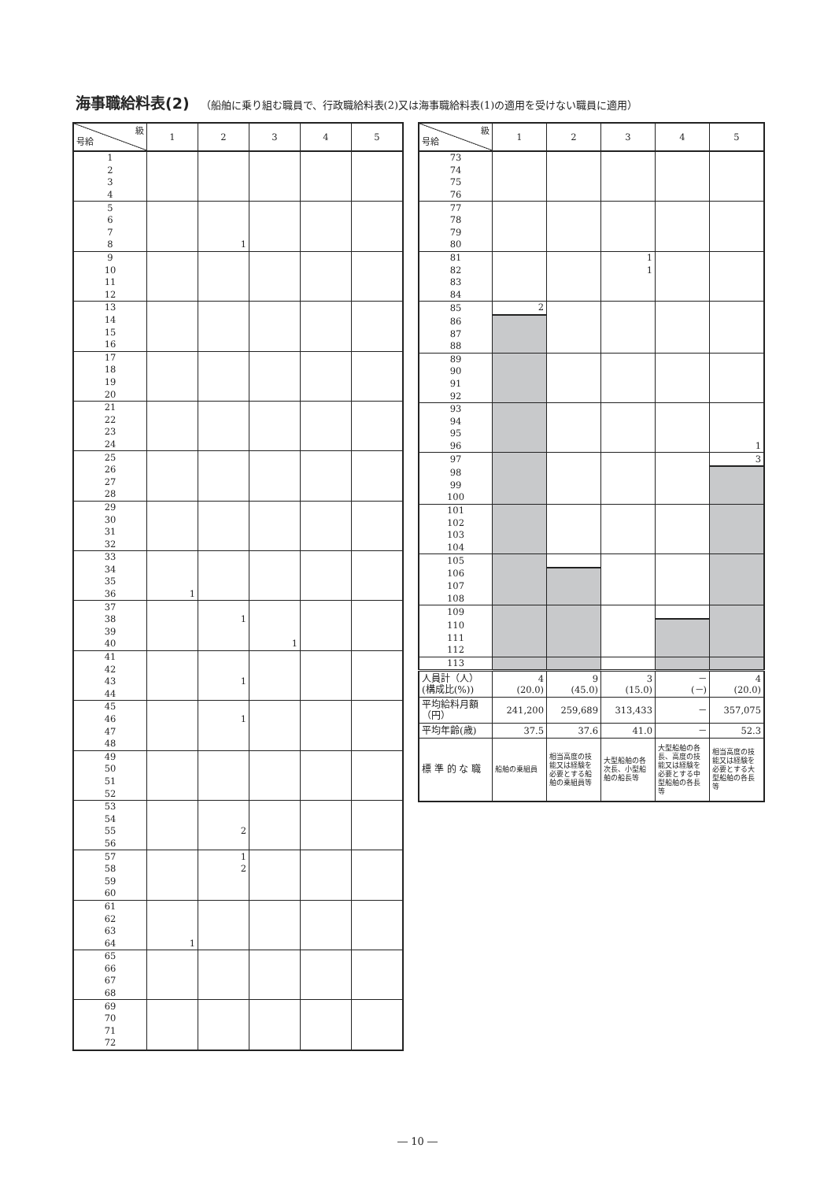海事職給料表(2) （船舶に乗り組む職員で、行政職給料表(2)又は海事職給料表(1)の適用を受けない職員に適用）
| 級 号給 | 1 | 2 | 3 | 4 | 5 |
| --- | --- | --- | --- | --- | --- |
| 1 | | | | | |
| 2 | | | | | |
| 3 | | | | | |
| 4 | | | | | |
| 5 | | | | | |
| 6 | | | | | |
| 7 | | | | | |
| 8 | | 1 | | | |
| 9 | | | | | |
| 10 | | | | | |
| 11 | | | | | |
| 12 | | | | | |
| 13 | | | | | |
| 14 | | | | | |
| 15 | | | | | |
| 16 | | | | | |
| 17 | | | | | |
| 18 | | | | | |
| 19 | | | | | |
| 20 | | | | | |
| 21 | | | | | |
| 22 | | | | | |
| 23 | | | | | |
| 24 | | | | | |
| 25 | | | | | |
| 26 | | | | | |
| 27 | | | | | |
| 28 | | | | | |
| 29 | | | | | |
| 30 | | | | | |
| 31 | | | | | |
| 32 | | | | | |
| 33 | | | | | |
| 34 | | | | | |
| 35 | | | | | |
| 36 | 1 | | | | |
| 37 | | | | | |
| 38 | | 1 | | | |
| 39 | | | | | |
| 40 | | | 1 | | |
| 41 | | | | | |
| 42 | | | | | |
| 43 | | 1 | | | |
| 44 | | | | | |
| 45 | | | | | |
| 46 | | 1 | | | |
| 47 | | | | | |
| 48 | | | | | |
| 49 | | | | | |
| 50 | | | | | |
| 51 | | | | | |
| 52 | | | | | |
| 53 | | | | | |
| 54 | | | | | |
| 55 | | 2 | | | |
| 56 | | | | | |
| 57 | | 1 | | | |
| 58 | | 2 | | | |
| 59 | | | | | |
| 60 | | | | | |
| 61 | | | | | |
| 62 | | | | | |
| 63 | | | | | |
| 64 | 1 | | | | |
| 65 | | | | | |
| 66 | | | | | |
| 67 | | | | | |
| 68 | | | | | |
| 69 | | | | | |
| 70 | | | | | |
| 71 | | | | | |
| 72 | | | | | |
| 級 号給 | 1 | 2 | 3 | 4 | 5 |
| --- | --- | --- | --- | --- | --- |
| 73 | | | | | |
| 74 | | | | | |
| 75 | | | | | |
| 76 | | | | | |
| 77 | | | | | |
| 78 | | | | | |
| 79 | | | | | |
| 80 | | | | | |
| 81 | | | 1 | | |
| 82 | | | 1 | | |
| 83 | | | | | |
| 84 | | | | | |
| 85 | 2 | | | | |
| 86 | | | | | |
| 87 | | | | | |
| 88 | | | | | |
| 89 | | | | | |
| 90 | | | | | |
| 91 | | | | | |
| 92 | | | | | |
| 93 | | | | | |
| 94 | | | | | |
| 95 | | | | | |
| 96 | | | | | 1 |
| 97 | | | | | 3 |
| 98 | | | | | |
| 99 | | | | | |
| 100 | | | | | |
| 101 | | | | | |
| 102 | | | | | |
| 103 | | | | | |
| 104 | | | | | |
| 105 | | | | | |
| 106 | | | | | |
| 107 | | | | | |
| 108 | | | | | |
| 109 | | | | | |
| 110 | | | | | |
| 111 | | | | | |
| 112 | | | | | |
| 113 | | | | | |
| 人員計（人） (構成比(%)) | 4 (20.0) | 9 (45.0) | 3 (15.0) | － (－) | 4 (20.0) |
| 平均給料月額 （円） | 241,200 | 259,689 | 313,433 | － | 357,075 |
| 平均年齢(歳) | 37.5 | 37.6 | 41.0 | － | 52.3 |
| 標 準 的 な 職 | 船舶の乗組員 | 相当高度の技能又は経験を必要とする船舶の乗組員等 | 大型船舶の各次長、小型船舶の船長等 | 大型船舶の各長、高度の技能又は経験を必要とする中型船舶の各長等 | 相当高度の技能又は経験を必要とする大型船舶の各長等 |
― 10 ―